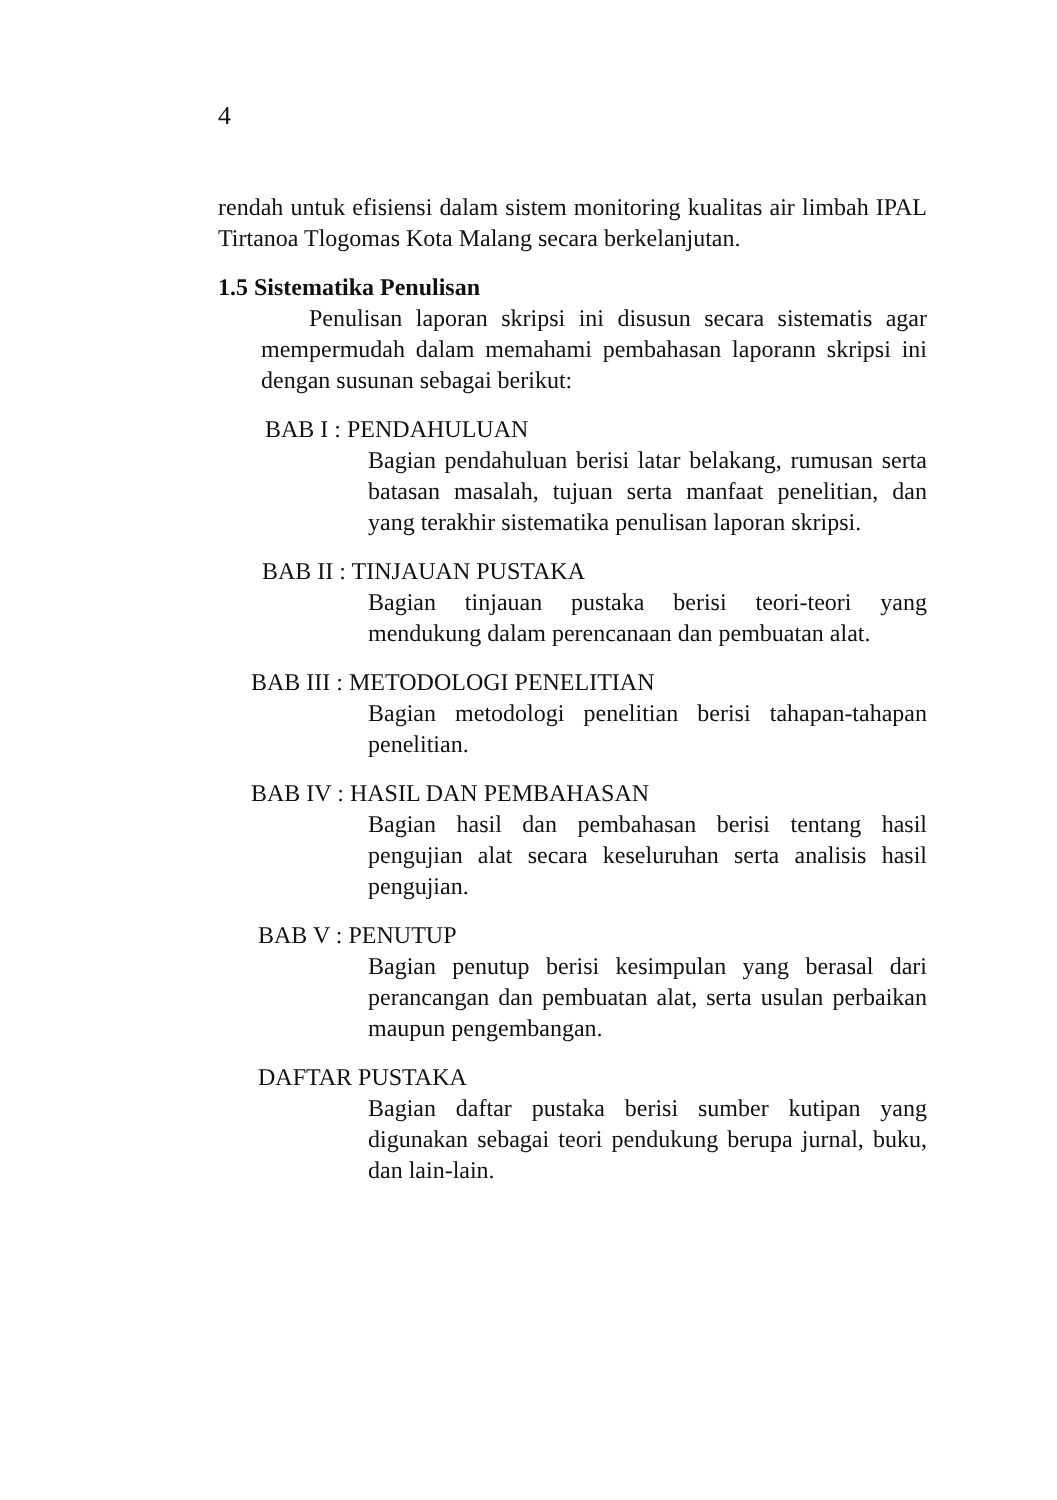4
rendah untuk efisiensi dalam sistem monitoring kualitas air limbah IPAL Tirtanoa Tlogomas Kota Malang secara berkelanjutan.
1.5 Sistematika Penulisan
Penulisan laporan skripsi ini disusun secara sistematis agar mempermudah dalam memahami pembahasan laporann skripsi ini dengan susunan sebagai berikut:
BAB I : PENDAHULUAN
Bagian pendahuluan berisi latar belakang, rumusan serta batasan masalah, tujuan serta manfaat penelitian, dan yang terakhir sistematika penulisan laporan skripsi.
BAB II : TINJAUAN PUSTAKA
Bagian tinjauan pustaka berisi teori-teori yang mendukung dalam perencanaan dan pembuatan alat.
BAB III : METODOLOGI PENELITIAN
Bagian metodologi penelitian berisi tahapan-tahapan penelitian.
BAB IV : HASIL DAN PEMBAHASAN
Bagian hasil dan pembahasan berisi tentang hasil pengujian alat secara keseluruhan serta analisis hasil pengujian.
BAB V : PENUTUP
Bagian penutup berisi kesimpulan yang berasal dari perancangan dan pembuatan alat, serta usulan perbaikan maupun pengembangan.
DAFTAR PUSTAKA
Bagian daftar pustaka berisi sumber kutipan yang digunakan sebagai teori pendukung berupa jurnal, buku, dan lain-lain.